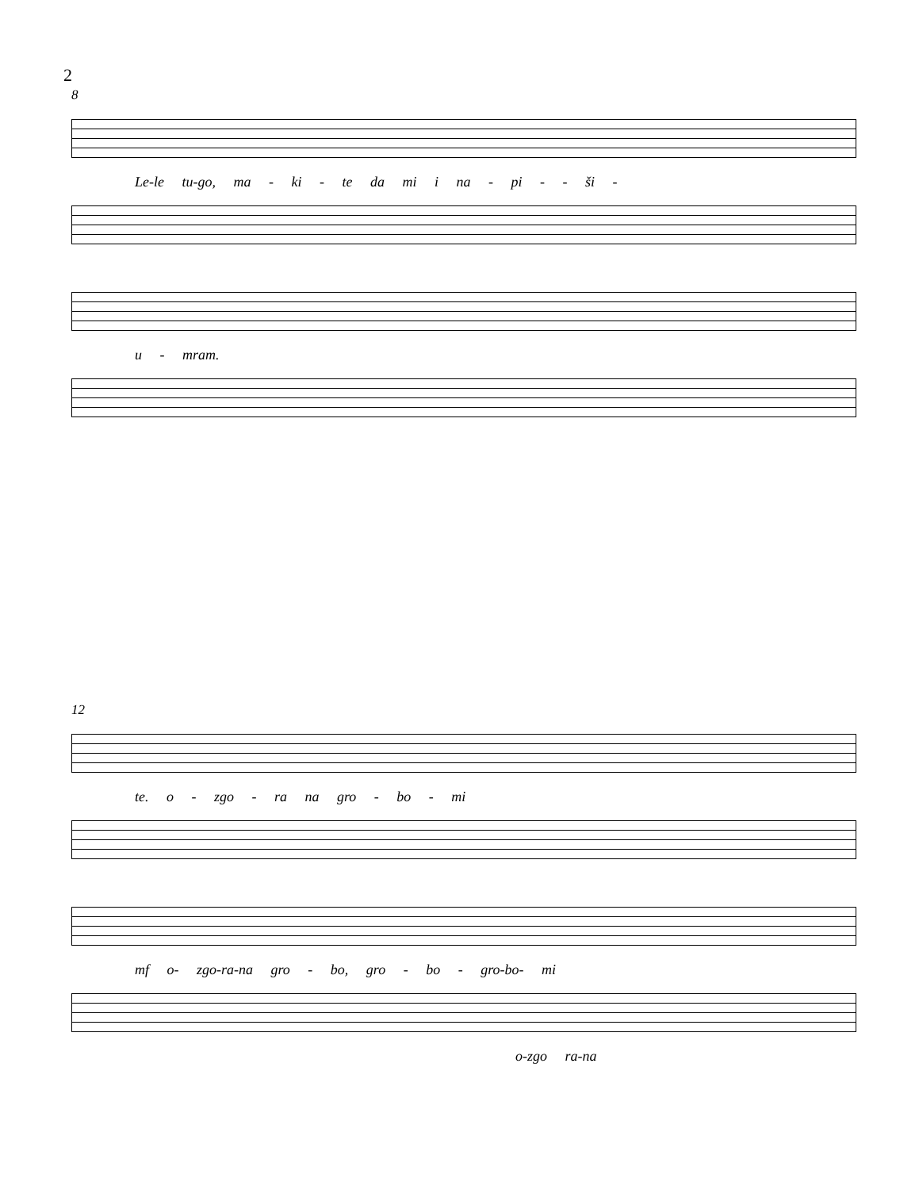2
8
Le-le tu-go, ma - ki - te da mi i na - pi - - ši -
u - mram.
12
te. o - zgo - ra na gro - bo - mi
mf o- zgo-ra-na gro - bo, gro - bo - gro-bo- mi
o-zgo ra-na